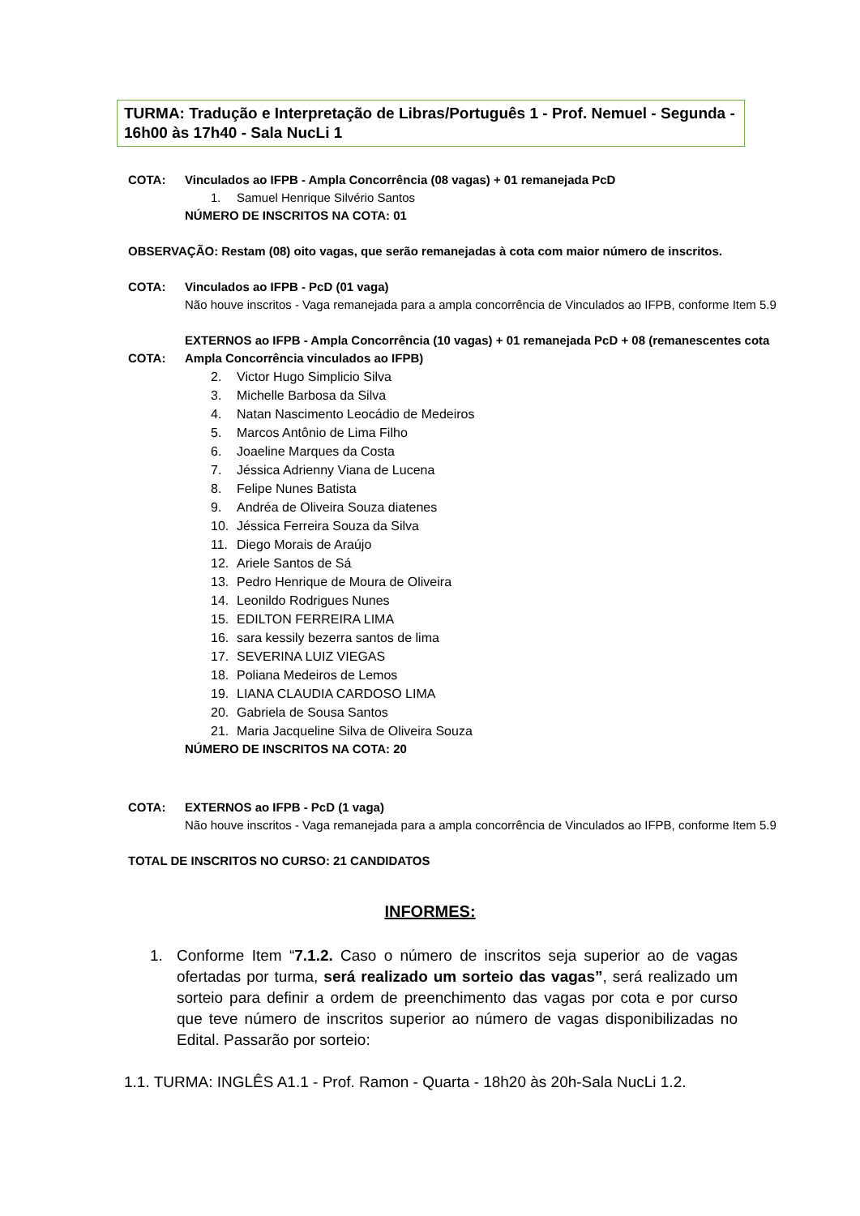TURMA: Tradução e Interpretação de Libras/Português 1 - Prof. Nemuel - Segunda - 16h00 às 17h40 - Sala NucLi 1
COTA: Vinculados ao IFPB - Ampla Concorrência (08 vagas) + 01 remanejada PcD
1. Samuel Henrique Silvério Santos
NÚMERO DE INSCRITOS NA COTA: 01
OBSERVAÇÃO: Restam (08) oito vagas, que serão remanejadas à cota com maior número de inscritos.
COTA: Vinculados ao IFPB - PcD (01 vaga)
Não houve inscritos - Vaga remanejada para a ampla concorrência de Vinculados ao IFPB, conforme Item 5.9
COTA:
EXTERNOS ao IFPB - Ampla Concorrência (10 vagas) + 01 remanejada PcD + 08 (remanescentes cota Ampla Concorrência vinculados ao IFPB)
2. Victor Hugo Simplicio Silva
3. Michelle Barbosa da Silva
4. Natan Nascimento Leocádio de Medeiros
5. Marcos Antônio de Lima Filho
6. Joaeline Marques da Costa
7. Jéssica Adrienny Viana de Lucena
8. Felipe Nunes Batista
9. Andréa de Oliveira Souza diatenes
10. Jéssica Ferreira Souza da Silva
11. Diego Morais de Araújo
12. Ariele Santos de Sá
13. Pedro Henrique de Moura de Oliveira
14. Leonildo Rodrigues Nunes
15. EDILTON FERREIRA LIMA
16. sara kessily bezerra santos de lima
17. SEVERINA LUIZ VIEGAS
18. Poliana Medeiros de Lemos
19. LIANA CLAUDIA CARDOSO LIMA
20. Gabriela de Sousa Santos
21. Maria Jacqueline Silva de Oliveira Souza
NÚMERO DE INSCRITOS NA COTA: 20
COTA: EXTERNOS ao IFPB - PcD (1 vaga)
Não houve inscritos - Vaga remanejada para a ampla concorrência de Vinculados ao IFPB, conforme Item 5.9
TOTAL DE INSCRITOS NO CURSO: 21 CANDIDATOS
INFORMES:
1. Conforme Item “7.1.2. Caso o número de inscritos seja superior ao de vagas ofertadas por turma, será realizado um sorteio das vagas”, será realizado um sorteio para definir a ordem de preenchimento das vagas por cota e por curso que teve número de inscritos superior ao número de vagas disponibilizadas no Edital. Passarão por sorteio:
1.1. TURMA: INGLÊS A1.1 - Prof. Ramon - Quarta - 18h20 às 20h-Sala NucLi 1.2.